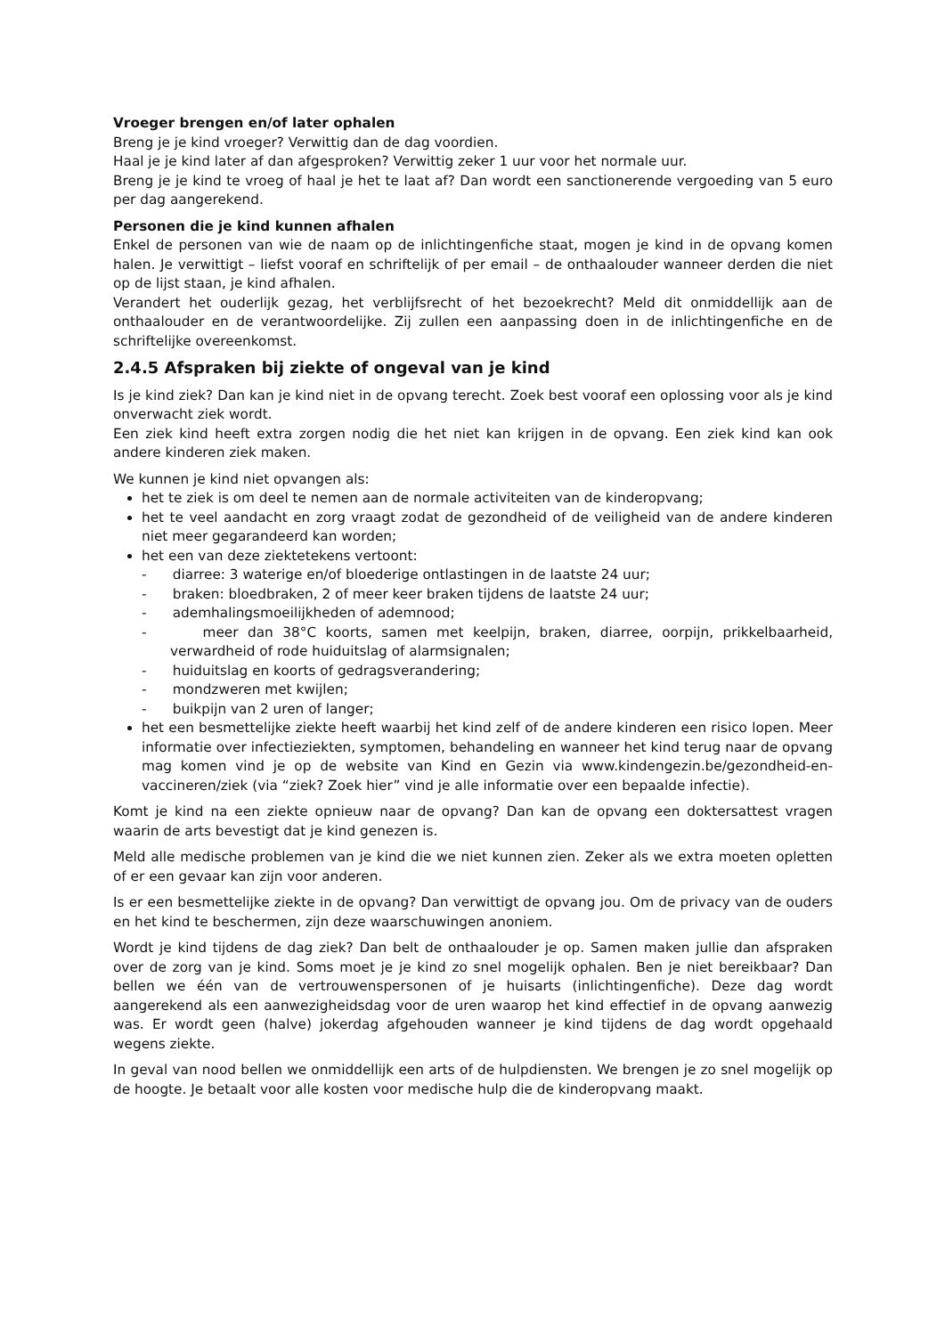Vroeger brengen en/of later ophalen
Breng je je kind vroeger? Verwittig dan de dag voordien.
Haal je je kind later af dan afgesproken? Verwittig zeker 1 uur voor het normale uur.
Breng je je kind te vroeg of haal je het te laat af? Dan wordt een sanctionerende vergoeding van 5 euro per dag aangerekend.
Personen die je kind kunnen afhalen
Enkel de personen van wie de naam op de inlichtingenfiche staat, mogen je kind in de opvang komen halen. Je verwittigt – liefst vooraf en schriftelijk of per email – de onthaalouder wanneer derden die niet op de lijst staan, je kind afhalen.
Verandert het ouderlijk gezag, het verblijfsrecht of het bezoekrecht? Meld dit onmiddellijk aan de onthaalouder en de verantwoordelijke. Zij zullen een aanpassing doen in de inlichtingenfiche en de schriftelijke overeenkomst.
2.4.5 Afspraken bij ziekte of ongeval van je kind
Is je kind ziek? Dan kan je kind niet in de opvang terecht. Zoek best vooraf een oplossing voor als je kind onverwacht ziek wordt.
Een ziek kind heeft extra zorgen nodig die het niet kan krijgen in de opvang. Een ziek kind kan ook andere kinderen ziek maken.
We kunnen je kind niet opvangen als:
het te ziek is om deel te nemen aan de normale activiteiten van de kinderopvang;
het te veel aandacht en zorg vraagt zodat de gezondheid of de veiligheid van de andere kinderen niet meer gegarandeerd kan worden;
het een van deze ziektetekens vertoont:
- diarree: 3 waterige en/of bloederige ontlastingen in de laatste 24 uur;
- braken: bloedbraken, 2 of meer keer braken tijdens de laatste 24 uur;
- ademhalingsmoeilijkheden of ademnood;
- meer dan 38°C koorts, samen met keelpijn, braken, diarree, oorpijn, prikkelbaarheid, verwardheid of rode huiduitslag of alarmsignalen;
- huiduitslag en koorts of gedragsverandering;
- mondzweren met kwijlen;
- buikpijn van 2 uren of langer;
het een besmettelijke ziekte heeft waarbij het kind zelf of de andere kinderen een risico lopen. Meer informatie over infectieziekten, symptomen, behandeling en wanneer het kind terug naar de opvang mag komen vind je op de website van Kind en Gezin via www.kindengezin.be/gezondheid-en-vaccineren/ziek (via “ziek? Zoek hier” vind je alle informatie over een bepaalde infectie).
Komt je kind na een ziekte opnieuw naar de opvang? Dan kan de opvang een doktersattest vragen waarin de arts bevestigt dat je kind genezen is.
Meld alle medische problemen van je kind die we niet kunnen zien. Zeker als we extra moeten opletten of er een gevaar kan zijn voor anderen.
Is er een besmettelijke ziekte in de opvang? Dan verwittigt de opvang jou. Om de privacy van de ouders en het kind te beschermen, zijn deze waarschuwingen anoniem.
Wordt je kind tijdens de dag ziek? Dan belt de onthaalouder je op. Samen maken jullie dan afspraken over de zorg van je kind. Soms moet je je kind zo snel mogelijk ophalen. Ben je niet bereikbaar? Dan bellen we één van de vertrouwenspersonen of je huisarts (inlichtingenfiche). Deze dag wordt aangerekend als een aanwezigheidsdag voor de uren waarop het kind effectief in de opvang aanwezig was. Er wordt geen (halve) jokerdag afgehouden wanneer je kind tijdens de dag wordt opgehaald wegens ziekte.
In geval van nood bellen we onmiddellijk een arts of de hulpdiensten. We brengen je zo snel mogelijk op de hoogte. Je betaalt voor alle kosten voor medische hulp die de kinderopvang maakt.